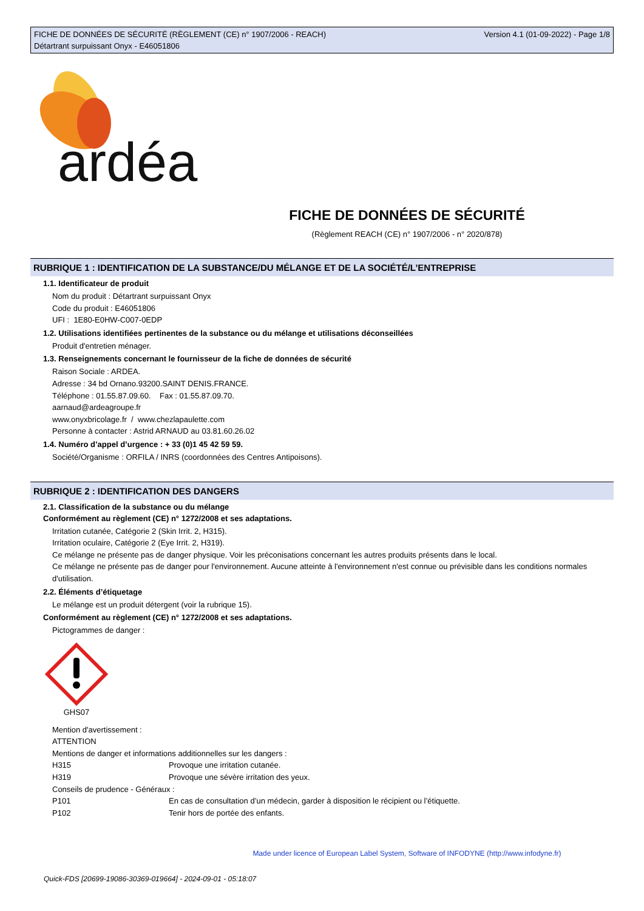FICHE DE DONNÉES DE SÉCURITÉ (RÈGLEMENT (CE) n° 1907/2006 - REACH)
Détartrant surpuissant Onyx - E46051806
Version 4.1 (01-09-2022) - Page 1/8
ardéa
FICHE DE DONNÉES DE SÉCURITÉ
(Règlement REACH (CE) n° 1907/2006 - n° 2020/878)
RUBRIQUE 1 : IDENTIFICATION DE LA SUBSTANCE/DU MÉLANGE ET DE LA SOCIÉTÉ/L’ENTREPRISE
1.1. Identificateur de produit
Nom du produit : Détartrant surpuissant Onyx
Code du produit : E46051806
UFI : 1E80-E0HW-C007-0EDP
1.2. Utilisations identifiées pertinentes de la substance ou du mélange et utilisations déconseillées
Produit d'entretien ménager.
1.3. Renseignements concernant le fournisseur de la fiche de données de sécurité
Raison Sociale : ARDEA.
Adresse : 34 bd Ornano.93200.SAINT DENIS.FRANCE.
Téléphone : 01.55.87.09.60. Fax : 01.55.87.09.70.
aarnaud@ardeagroupe.fr
www.onyxbricolage.fr / www.chezlapaulette.com
Personne à contacter : Astrid ARNAUD au 03.81.60.26.02
1.4. Numéro d’appel d’urgence : + 33 (0)1 45 42 59 59.
Société/Organisme : ORFILA / INRS (coordonnées des Centres Antipoisons).
RUBRIQUE 2 : IDENTIFICATION DES DANGERS
2.1. Classification de la substance ou du mélange
Conformément au règlement (CE) n° 1272/2008 et ses adaptations.
Irritation cutanée, Catégorie 2 (Skin Irrit. 2, H315).
Irritation oculaire, Catégorie 2 (Eye Irrit. 2, H319).
Ce mélange ne présente pas de danger physique. Voir les préconisations concernant les autres produits présents dans le local.
Ce mélange ne présente pas de danger pour l'environnement. Aucune atteinte à l'environnement n'est connue ou prévisible dans les conditions normales d'utilisation.
2.2. Éléments d’étiquetage
Le mélange est un produit détergent (voir la rubrique 15).
Conformément au règlement (CE) n° 1272/2008 et ses adaptations.
Pictogrammes de danger :
GHS07
Mention d'avertissement :
ATTENTION
Mentions de danger et informations additionnelles sur les dangers :
H315 Provoque une irritation cutanée.
H319 Provoque une sévère irritation des yeux.
Conseils de prudence - Généraux :
P101 En cas de consultation d’un médecin, garder à disposition le récipient ou l’étiquette.
P102 Tenir hors de portée des enfants.
Made under licence of European Label System, Software of INFODYNE (http://www.infodyne.fr)
Quick-FDS [20699-19086-30369-019664] - 2024-09-01 - 05:18:07